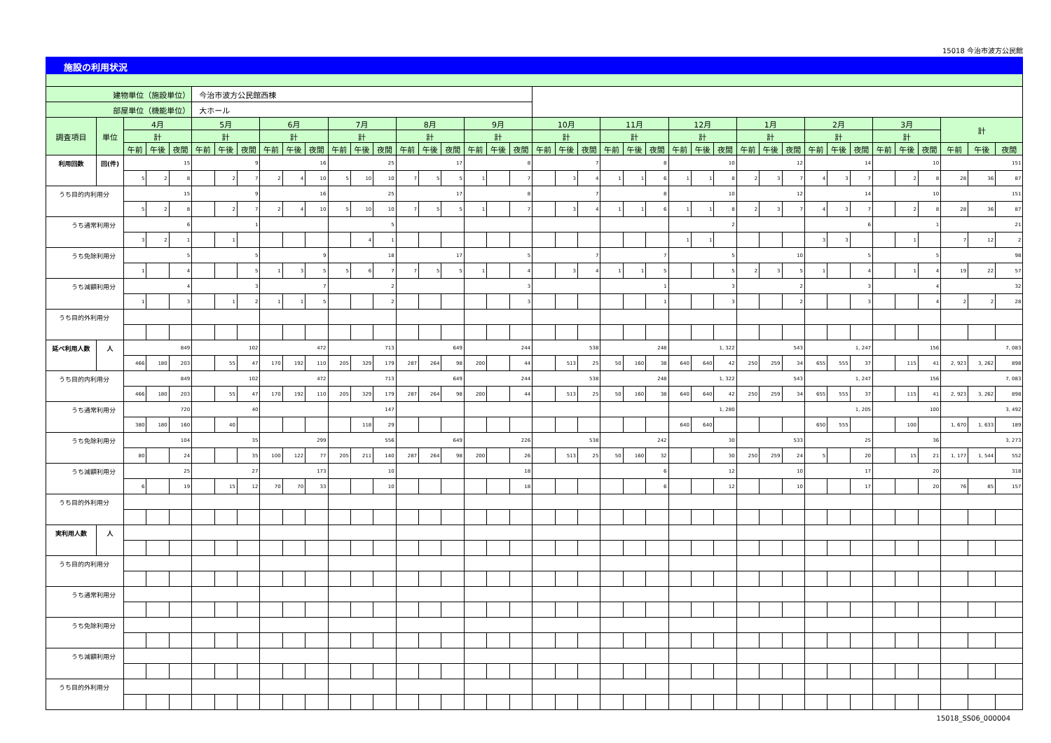15018 今治市波方公民館
施設の利用状況
| 建物単位（施設単位） | | | | | 今治市波方公民館西棟 | | | | | | | | | | | | | | | | | | | | | | | | | | | | | | | | | | | |
| 部屋単位（機能単位） | | | | | 大ホール | | | | | | | | | | | | | | | | | | | | | | | | | | | | | | | | | | | |
| 調査項目 | 単位 | 4月 | | | 5月 | | | 6月 | | | 7月 | | | 8月 | | | 9月 | | | 10月 | | | 11月 | | | 12月 | | | 1月 | | | 2月 | | | 3月 | | | 計 | | |
| | | 計 | | | 計 | | | 計 | | | 計 | | | 計 | | | 計 | | | 計 | | | 計 | | | 計 | | | 計 | | | 計 | | | 計 | | | | | |
| | | 午前 | 午後 | 夜間 | 午前 | 午後 | 夜間 | 午前 | 午後 | 夜間 | 午前 | 午後 | 夜間 | 午前 | 午後 | 夜間 | 午前 | 午後 | 夜間 | 午前 | 午後 | 夜間 | 午前 | 午後 | 夜間 | 午前 | 午後 | 夜間 | 午前 | 午後 | 夜間 | 午前 | 午後 | 夜間 | 午前 | 午後 | 夜間 | 午前 | 午後 | 夜間 |
| 利用回数 | 回(件) | 15 | | | 9 | | | 16 | | | 25 | | | 17 | | | 8 | | | 7 | | | 8 | | | 10 | | | 12 | | | 14 | | | 10 | | | 151 | | |
| | | 5 | 2 | 8 | | 2 | 7 | 2 | 4 | 10 | 5 | 10 | 10 | 7 | 5 | 5 | 1 | | 7 | | 3 | 4 | 1 | 1 | 6 | 1 | 1 | 8 | 2 | 3 | 7 | 4 | 3 | 7 | | 2 | 8 | 28 | 36 | 87 |
| うち目的内利用分 | | 15 | | | 9 | | | 16 | | | 25 | | | 17 | | | 8 | | | 7 | | | 8 | | | 10 | | | 12 | | | 14 | | | 10 | | | 151 | | |
| | | 5 | 2 | 8 | | 2 | 7 | 2 | 4 | 10 | 5 | 10 | 10 | 7 | 5 | 5 | 1 | | 7 | | 3 | 4 | 1 | 1 | 6 | 1 | 1 | 8 | 2 | 3 | 7 | 4 | 3 | 7 | | 2 | 8 | 28 | 36 | 87 |
| うち通常利用分 | | 6 | | | 1 | | | | | | 5 | | | | | | | | | | | | | | | 2 | | | | | | 6 | | | 1 | | | 21 | | |
| | | 3 | 2 | 1 | | 1 | | | | | | 4 | 1 | | | | | | | | | | | | | 1 | 1 | | | | | 3 | 3 | | | 1 | | 7 | 12 | 2 |
| うち免除利用分 | | 5 | | | 5 | | | 9 | | | 18 | | | 17 | | | 5 | | | 7 | | | 7 | | | 5 | | | 10 | | | 5 | | | 5 | | | 98 | | |
| | | 1 | | 4 | | | 5 | 1 | 3 | 5 | 5 | 6 | 7 | 7 | 5 | 5 | 1 | | 4 | | 3 | 4 | 1 | 1 | 5 | | | 5 | 2 | 3 | 5 | 1 | | 4 | | 1 | 4 | 19 | 22 | 57 |
| うち減額利用分 | | 4 | | | 3 | | | 7 | | | 2 | | | | | | 3 | | | | | | 1 | | | 3 | | | 2 | | | 3 | | | 4 | | | 32 | | |
| | | 1 | | 3 | | 1 | 2 | 1 | 1 | 5 | | | 2 | | | | | | 3 | | | | | | 1 | | | 3 | | | 2 | | | 3 | | | 4 | 2 | 2 | 28 |
| うち目的外利用分 | | | | | | | | | | | | | | | | | | | | | | | | | | | | | | | | | | | | | | | | |
| 延べ利用人数 | 人 | 849 | | | 102 | | | 472 | | | 713 | | | 649 | | | 244 | | | 538 | | | 248 | | | 1, 322 | | | 543 | | | 1, 247 | | | 156 | | | 7, 083 | | |
| | | 466 | 180 | 203 | | 55 | 47 | 170 | 192 | 110 | 205 | 329 | 179 | 287 | 264 | 98 | 200 | | 44 | | 513 | 25 | 50 | 160 | 38 | 640 | 640 | 42 | 250 | 259 | 34 | 655 | 555 | 37 | | 115 | 41 | 2, 923 | 3, 262 | 898 |
| うち目的内利用分 | | 849 | | | 102 | | | 472 | | | 713 | | | 649 | | | 244 | | | 538 | | | 248 | | | 1, 322 | | | 543 | | | 1, 247 | | | 156 | | | 7, 083 | | |
| | | 466 | 180 | 203 | | 55 | 47 | 170 | 192 | 110 | 205 | 329 | 179 | 287 | 264 | 98 | 200 | | 44 | | 513 | 25 | 50 | 160 | 38 | 640 | 640 | 42 | 250 | 259 | 34 | 655 | 555 | 37 | | 115 | 41 | 2, 923 | 3, 262 | 898 |
| うち通常利用分 | | 720 | | | 40 | | | | | | 147 | | | | | | | | | | | | | | | 1, 280 | | | | | | 1, 205 | | | 100 | | | 3, 492 | | |
| | | 380 | 180 | 160 | | 40 | | | | | | 118 | 29 | | | | | | | | | | | | | 640 | 640 | | | | | 650 | 555 | | | 100 | | 1, 670 | 1, 633 | 189 |
| うち免除利用分 | | 104 | | | 35 | | | 299 | | | 556 | | | 649 | | | 226 | | | 538 | | | 242 | | | 30 | | | 533 | | | 25 | | | 36 | | | 3, 273 | | |
| | | 80 | | 24 | | | 35 | 100 | 122 | 77 | 205 | 211 | 140 | 287 | 264 | 98 | 200 | | 26 | | 513 | 25 | 50 | 160 | 32 | | | 30 | 250 | 259 | 24 | 5 | | 20 | | 15 | 21 | 1, 177 | 1, 544 | 552 |
| うち減額利用分 | | 25 | | | 27 | | | 173 | | | 10 | | | | | | 18 | | | | | | 6 | | | 12 | | | 10 | | | 17 | | | 20 | | | 318 | | |
| | | 6 | | 19 | | 15 | 12 | 70 | 70 | 33 | | | 10 | | | | | | 18 | | | | | | 6 | | | 12 | | | 10 | | | 17 | | | 20 | 76 | 85 | 157 |
| うち目的外利用分 | | | | | | | | | | | | | | | | | | | | | | | | | | | | | | | | | | | | | | | | |
| 実利用人数 | 人 | | | | | | | | | | | | | | | | | | | | | | | | | | | | | | | | | | | | | | | |
| うち目的内利用分 | | | | | | | | | | | | | | | | | | | | | | | | | | | | | | | | | | | | | | | | |
| うち通常利用分 | | | | | | | | | | | | | | | | | | | | | | | | | | | | | | | | | | | | | | | | |
| うち免除利用分 | | | | | | | | | | | | | | | | | | | | | | | | | | | | | | | | | | | | | | | | |
| うち減額利用分 | | | | | | | | | | | | | | | | | | | | | | | | | | | | | | | | | | | | | | | | |
| うち目的外利用分 | | | | | | | | | | | | | | | | | | | | | | | | | | | | | | | | | | | | | | | | |
15018_SS06_000004